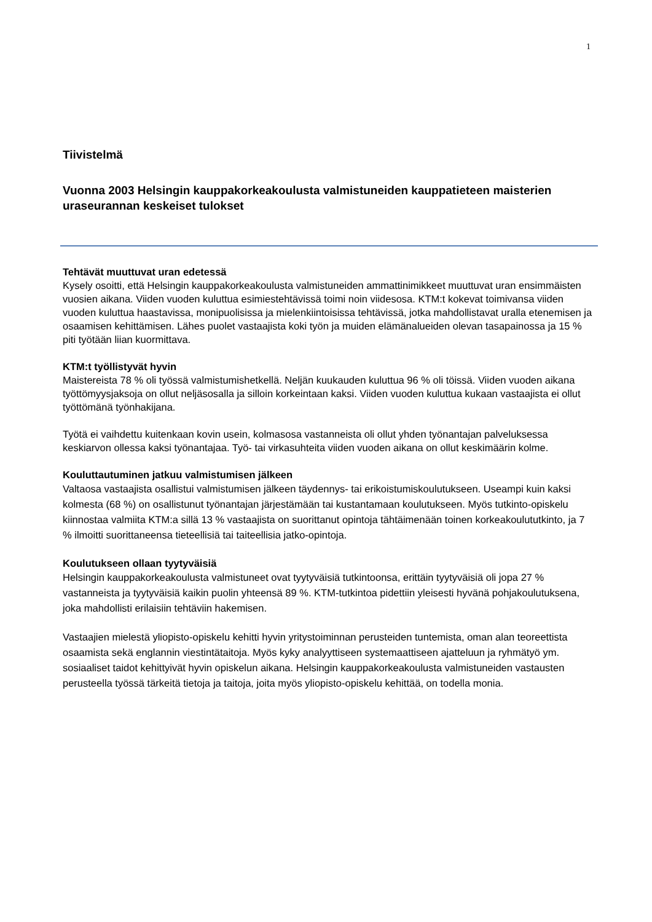1
Tiivistelmä
Vuonna 2003 Helsingin kauppakorkeakoulusta valmistuneiden kauppatieteen maisterien uraseurannan keskeiset tulokset
Tehtävät muuttuvat uran edetessä
Kysely osoitti, että Helsingin kauppakorkeakoulusta valmistuneiden ammattinimikkeet muuttuvat uran ensimmäisten vuosien aikana. Viiden vuoden kuluttua esimiestehtävissä toimi noin viidesosa. KTM:t kokevat toimivansa viiden vuoden kuluttua haastavissa, monipuolisissa ja mielenkiintoisissa tehtävissä, jotka mahdollistavat uralla etenemisen ja osaamisen kehittämisen. Lähes puolet vastaajista koki työn ja muiden elämänalueiden olevan tasapainossa ja 15 % piti työtään liian kuormittava.
KTM:t työllistyvät hyvin
Maistereista 78 % oli työssä valmistumishetkellä. Neljän kuukauden kuluttua 96 % oli töissä. Viiden vuoden aikana työttömyysjaksoja on ollut neljäsosalla ja silloin korkeintaan kaksi. Viiden vuoden kuluttua kukaan vastaajista ei ollut työttömänä työnhakijana.
Työtä ei vaihdettu kuitenkaan kovin usein, kolmasosa vastanneista oli ollut yhden työnantajan palveluksessa keskiarvon ollessa kaksi työnantajaa. Työ- tai virkasuhteita viiden vuoden aikana on ollut keskimäärin kolme.
Kouluttautuminen jatkuu valmistumisen jälkeen
Valtaosa vastaajista osallistui valmistumisen jälkeen täydennys- tai erikoistumiskoulutukseen. Useampi kuin kaksi kolmesta (68 %) on osallistunut työnantajan järjestämään tai kustantamaan koulutukseen. Myös tutkinto-opiskelu kiinnostaa valmiita KTM:a sillä 13 % vastaajista on suorittanut opintoja tähtäimenään toinen korkeakoulututkinto, ja 7 % ilmoitti suorittaneensa tieteellisiä tai taiteellisia jatko-opintoja.
Koulutukseen ollaan tyytyväisiä
Helsingin kauppakorkeakoulusta valmistuneet ovat tyytyväisiä tutkintoonsa, erittäin tyytyväisiä oli jopa 27 % vastanneista ja tyytyväisiä kaikin puolin yhteensä 89 %. KTM-tutkintoa pidettiin yleisesti hyvänä pohjakoulutuksena, joka mahdollisti erilaisiin tehtäviin hakemisen.
Vastaajien mielestä yliopisto-opiskelu kehitti hyvin yritystoiminnan perusteiden tuntemista, oman alan teoreettista osaamista sekä englannin viestintätaitoja. Myös kyky analyyttiseen systemaattiseen ajatteluun ja ryhmätyö ym. sosiaaliset taidot kehittyivät hyvin opiskelun aikana. Helsingin kauppakorkeakoulusta valmistuneiden vastausten perusteella työssä tärkeitä tietoja ja taitoja, joita myös yliopisto-opiskelu kehittää, on todella monia.